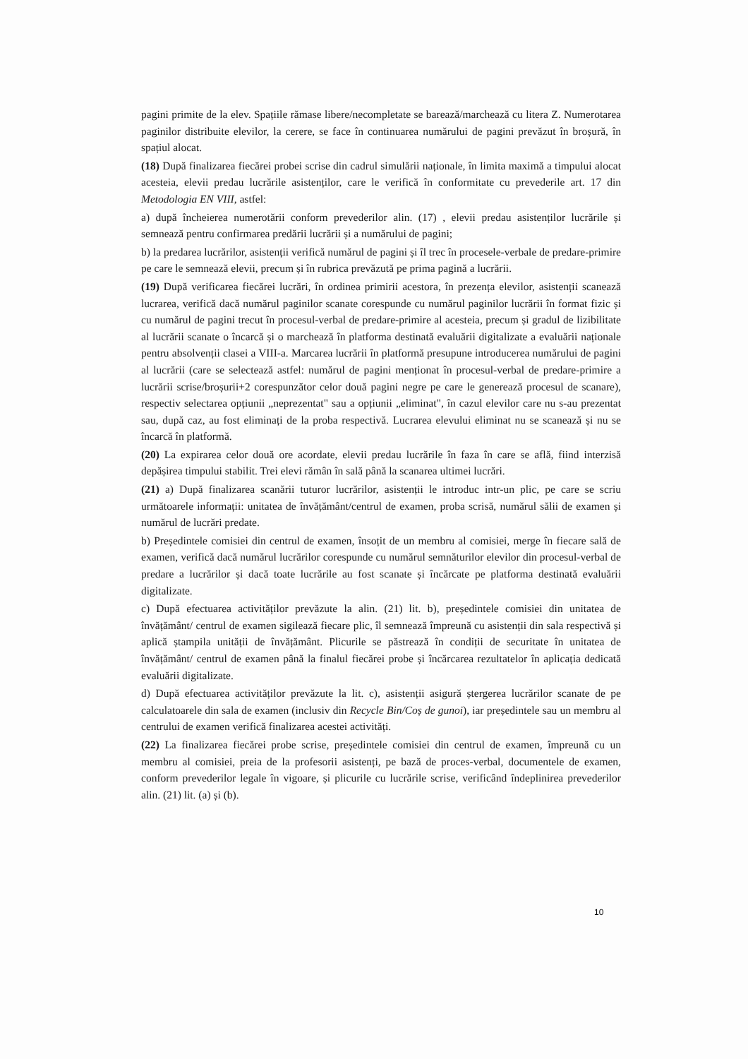pagini primite de la elev. Spațiile rămase libere/necompletate se barează/marchează cu litera Z. Numerotarea paginilor distribuite elevilor, la cerere, se face în continuarea numărului de pagini prevăzut în broșură, în spațiul alocat.
(18) După finalizarea fiecărei probei scrise din cadrul simulării naționale, în limita maximă a timpului alocat acesteia, elevii predau lucrările asistenților, care le verifică în conformitate cu prevederile art. 17 din Metodologia EN VIII, astfel:
a) după încheierea numerotării conform prevederilor alin. (17) , elevii predau asistenților lucrările și semnează pentru confirmarea predării lucrării și a numărului de pagini;
b) la predarea lucrărilor, asistenții verifică numărul de pagini și îl trec în procesele-verbale de predare-primire pe care le semnează elevii, precum și în rubrica prevăzută pe prima pagină a lucrării.
(19) După verificarea fiecărei lucrări, în ordinea primirii acestora, în prezența elevilor, asistenții scanează lucrarea, verifică dacă numărul paginilor scanate corespunde cu numărul paginilor lucrării în format fizic și cu numărul de pagini trecut în procesul-verbal de predare-primire al acesteia, precum și gradul de lizibilitate al lucrării scanate o încarcă și o marchează în platforma destinată evaluării digitalizate a evaluării naționale pentru absolvenții clasei a VIII-a. Marcarea lucrării în platformă presupune introducerea numărului de pagini al lucrării (care se selectează astfel: numărul de pagini menționat în procesul-verbal de predare-primire a lucrării scrise/broșurii+2 corespunzător celor două pagini negre pe care le generează procesul de scanare), respectiv selectarea opțiunii „neprezentat" sau a opțiunii „eliminat", în cazul elevilor care nu s-au prezentat sau, după caz, au fost eliminați de la proba respectivă. Lucrarea elevului eliminat nu se scanează și nu se încarcă în platformă.
(20) La expirarea celor două ore acordate, elevii predau lucrările în faza în care se află, fiind interzisă depășirea timpului stabilit. Trei elevi rămân în sală până la scanarea ultimei lucrări.
(21) a) După finalizarea scanării tuturor lucrărilor, asistenții le introduc intr-un plic, pe care se scriu următoarele informații: unitatea de învățământ/centrul de examen, proba scrisă, numărul sălii de examen și numărul de lucrări predate.
b) Președintele comisiei din centrul de examen, însoțit de un membru al comisiei, merge în fiecare sală de examen, verifică dacă numărul lucrărilor corespunde cu numărul semnăturilor elevilor din procesul-verbal de predare a lucrărilor și dacă toate lucrările au fost scanate și încărcate pe platforma destinată evaluării digitalizate.
c) După efectuarea activităților prevăzute la alin. (21) lit. b), președintele comisiei din unitatea de învățământ/ centrul de examen sigilează fiecare plic, îl semnează împreună cu asistenții din sala respectivă și aplică ștampila unității de învățământ. Plicurile se păstrează în condiții de securitate în unitatea de învățământ/ centrul de examen până la finalul fiecărei probe și încărcarea rezultatelor în aplicația dedicată evaluării digitalizate.
d) După efectuarea activităților prevăzute la lit. c), asistenții asigură ștergerea lucrărilor scanate de pe calculatoarele din sala de examen (inclusiv din Recycle Bin/Coș de gunoi), iar președintele sau un membru al centrului de examen verifică finalizarea acestei activități.
(22) La finalizarea fiecărei probe scrise, președintele comisiei din centrul de examen, împreună cu un membru al comisiei, preia de la profesorii asistenți, pe bază de proces-verbal, documentele de examen, conform prevederilor legale în vigoare, și plicurile cu lucrările scrise, verificând îndeplinirea prevederilor alin. (21) lit. (a) și (b).
10